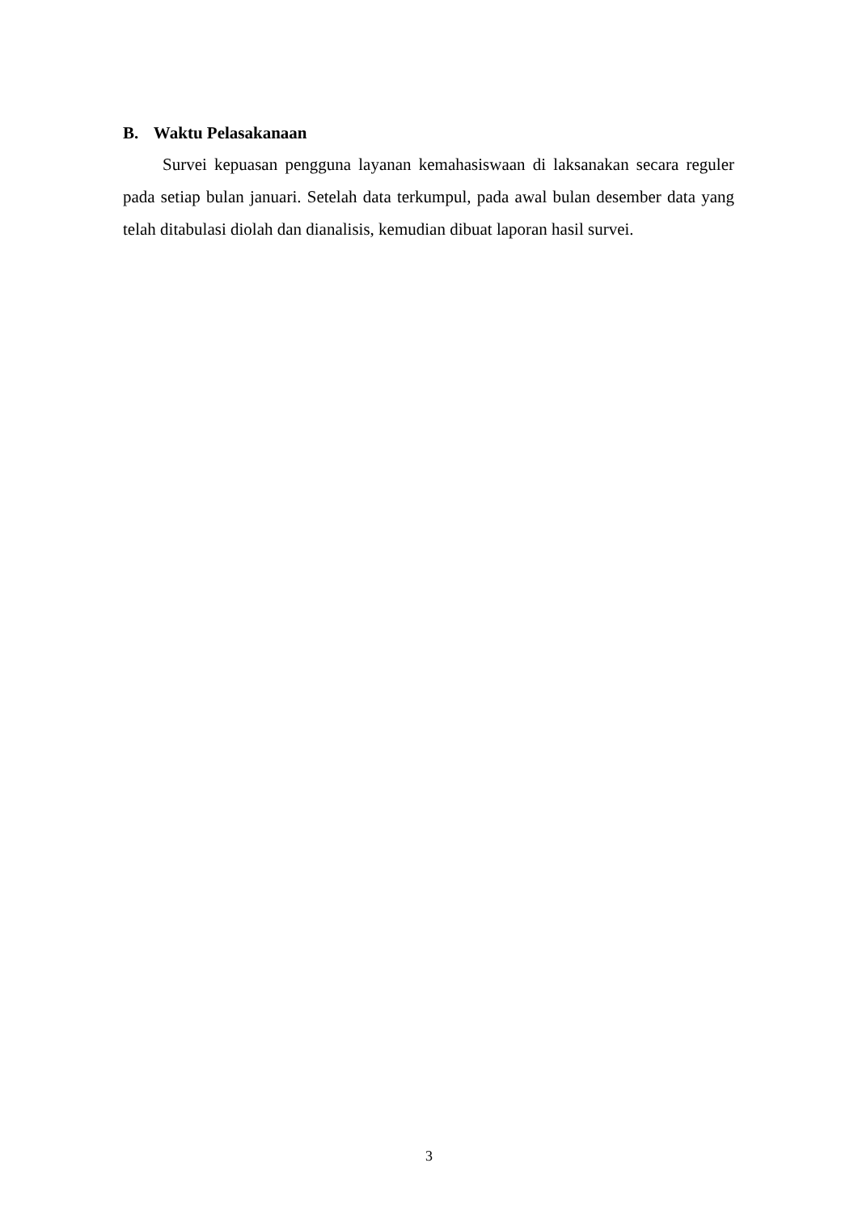B. Waktu Pelasakanaan
Survei kepuasan pengguna layanan kemahasiswaan di laksanakan secara reguler pada setiap bulan januari. Setelah data terkumpul, pada awal bulan desember data yang telah ditabulasi diolah dan dianalisis, kemudian dibuat laporan hasil survei.
3